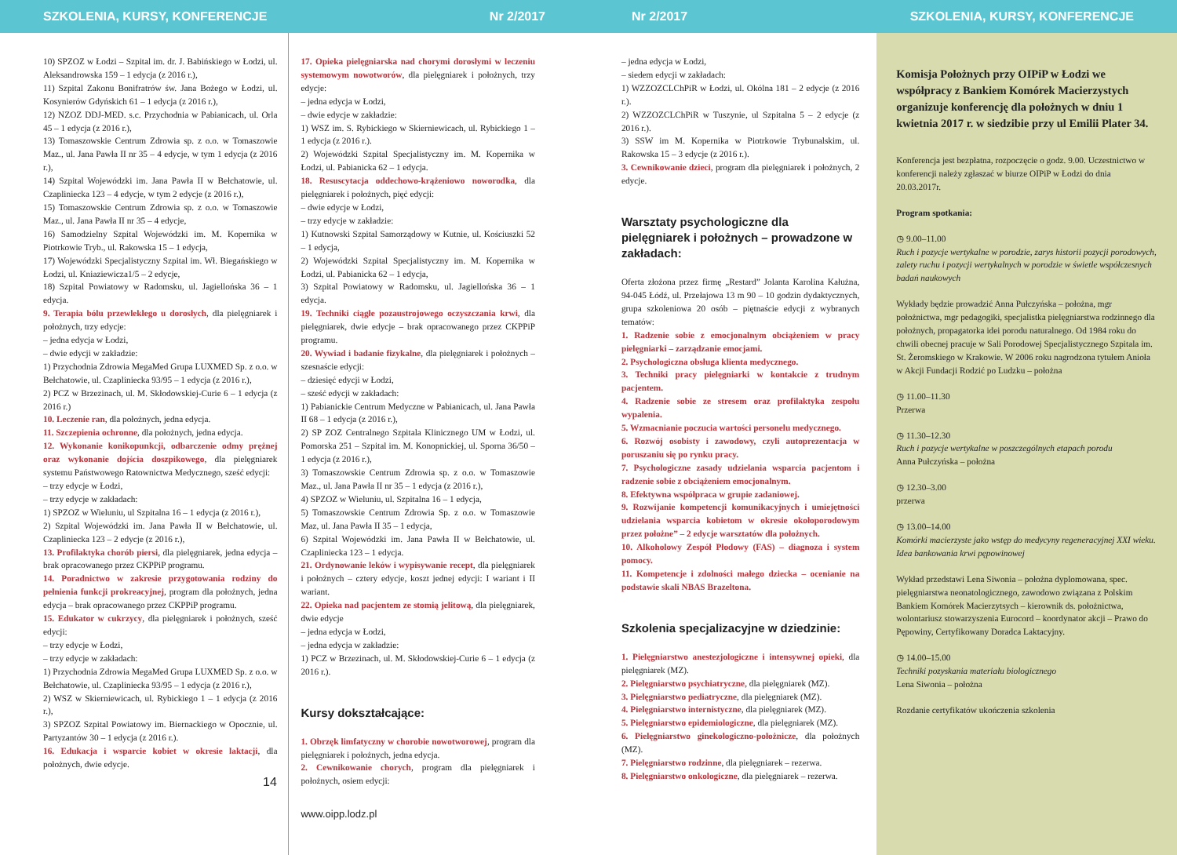SZKOLENIA, KURSY, KONFERENCJE Nr 2/2017
Nr 2/2017 SZKOLENIA, KURSY, KONFERENCJE
10) SPZOZ w Łodzi – Szpital im. dr. J. Babińskiego w Łodzi, ul. Aleksandrowska 159 – 1 edycja (z 2016 r.),
11) Szpital Zakonu Bonifratrów św. Jana Bożego w Łodzi, ul. Kosynierów Gdyńskich 61 – 1 edycja (z 2016 r.),
12) NZOZ DDJ-MED. s.c. Przychodnia w Pabianicach, ul. Orla 45 – 1 edycja (z 2016 r.),
13) Tomaszowskie Centrum Zdrowia sp. z o.o. w Tomaszowie Maz., ul. Jana Pawła II nr 35 – 4 edycje, w tym 1 edycja (z 2016 r.),
14) Szpital Wojewódzki im. Jana Pawła II w Bełchatowie, ul. Czapliniecka 123 – 4 edycje, w tym 2 edycje (z 2016 r.),
15) Tomaszowskie Centrum Zdrowia sp. z o.o. w Tomaszowie Maz., ul. Jana Pawła II nr 35 – 4 edycje,
16) Samodzielny Szpital Wojewódzki im. M. Kopernika w Piotrkowie Tryb., ul. Rakowska 15 – 1 edycja,
17) Wojewódzki Specjalistyczny Szpital im. Wł. Biegańskiego w Łodzi, ul. Kniaziewicza1/5 – 2 edycje,
18) Szpital Powiatowy w Radomsku, ul. Jagiellońska 36 – 1 edycja.
9. Terapia bólu przewlekłego u dorosłych, dla pielęgniarek i położnych, trzy edycje:
– jedna edycja w Łodzi,
– dwie edycji w zakładzie:
1) Przychodnia Zdrowia MegaMed Grupa LUXMED Sp. z o.o. w Bełchatowie, ul. Czapliniecka 93/95 – 1 edycja (z 2016 r.),
2) PCZ w Brzezinach, ul. M. Skłodowskiej-Curie 6 – 1 edycja (z 2016 r.)
10. Leczenie ran, dla położnych, jedna edycja.
11. Szczepienia ochronne, dla położnych, jedna edycja.
12. Wykonanie konikopunkcji, odbarczenie odmy prężnej oraz wykonanie dojścia doszpikowego, dla pielęgniarek systemu Państwowego Ratownictwa Medycznego, sześć edycji:
– trzy edycje w Łodzi,
– trzy edycje w zakładach:
1) SPZOZ w Wieluniu, ul Szpitalna 16 – 1 edycja (z 2016 r.),
2) Szpital Wojewódzki im. Jana Pawła II w Bełchatowie, ul. Czapliniecka 123 – 2 edycje (z 2016 r.),
13. Profilaktyka chorób piersi, dla pielęgniarek, jedna edycja – brak opracowanego przez CKPPiP programu.
14. Poradnictwo w zakresie przygotowania rodziny do pełnienia funkcji prokreacyjnej, program dla położnych, jedna edycja – brak opracowanego przez CKPPiP programu.
15. Edukator w cukrzycy, dla pielęgniarek i położnych, sześć edycji:
– trzy edycje w Łodzi,
– trzy edycje w zakładach:
1) Przychodnia Zdrowia MegaMed Grupa LUXMED Sp. z o.o. w Bełchatowie, ul. Czapliniecka 93/95 – 1 edycja (z 2016 r.),
2) WSZ w Skierniewicach, ul. Rybickiego 1 – 1 edycja (z 2016 r.),
3) SPZOZ Szpital Powiatowy im. Biernackiego w Opocznie, ul. Partyzantów 30 – 1 edycja (z 2016 r.).
16. Edukacja i wsparcie kobiet w okresie laktacji, dla położnych, dwie edycje.
14
17. Opieka pielęgniarska nad chorymi dorosłymi w leczeniu systemowym nowotworów, dla pielęgniarek i położnych, trzy edycje:
– jedna edycja w Łodzi,
– dwie edycje w zakładzie:
1) WSZ im. S. Rybickiego w Skierniewicach, ul. Rybickiego 1 – 1 edycja (z 2016 r.).
2) Wojewódzki Szpital Specjalistyczny im. M. Kopernika w Łodzi, ul. Pabianicka 62 – 1 edycja.
18. Resuscytacja oddechowo-krążeniowo noworodka, dla pielęgniarek i położnych, pięć edycji:
– dwie edycje w Łodzi,
– trzy edycje w zakładzie:
1) Kutnowski Szpital Samorządowy w Kutnie, ul. Kościuszki 52 – 1 edycja,
2) Wojewódzki Szpital Specjalistyczny im. M. Kopernika w Łodzi, ul. Pabianicka 62 – 1 edycja,
3) Szpital Powiatowy w Radomsku, ul. Jagiellońska 36 – 1 edycja.
19. Techniki ciągłe pozaustrojowego oczyszczania krwi, dla pielęgniarek, dwie edycje – brak opracowanego przez CKPPiP programu.
20. Wywiad i badanie fizykalne, dla pielęgniarek i położnych – szesnaście edycji:
– dziesięć edycji w Łodzi,
– sześć edycji w zakładach:
1) Pabianickie Centrum Medyczne w Pabianicach, ul. Jana Pawła II 68 – 1 edycja (z 2016 r.),
2) SP ZOZ Centralnego Szpitala Klinicznego UM w Łodzi, ul. Pomorska 251 – Szpital im. M. Konopnickiej, ul. Sporna 36/50 – 1 edycja (z 2016 r.),
3) Tomaszowskie Centrum Zdrowia sp. z o.o. w Tomaszowie Maz., ul. Jana Pawła II nr 35 – 1 edycja (z 2016 r.),
4) SPZOZ w Wieluniu, ul. Szpitalna 16 – 1 edycja,
5) Tomaszowskie Centrum Zdrowia Sp. z o.o. w Tomaszowie Maz, ul. Jana Pawła II 35 – 1 edycja,
6) Szpital Wojewódzki im. Jana Pawła II w Bełchatowie, ul. Czapliniecka 123 – 1 edycja.
21. Ordynowanie leków i wypisywanie recept, dla pielęgniarek i położnych – cztery edycje, koszt jednej edycji: I wariant i II wariant.
22. Opieka nad pacjentem ze stomią jelitową, dla pielęgniarek, dwie edycje
– jedna edycja w Łodzi,
– jedna edycja w zakładzie:
1) PCZ w Brzezinach, ul. M. Skłodowskiej-Curie 6 – 1 edycja (z 2016 r.).
Kursy dokształcające:
1. Obrzęk limfatyczny w chorobie nowotworowej, program dla pielęgniarek i położnych, jedna edycja.
2. Cewnikowanie chorych, program dla pielęgniarek i położnych, osiem edycji:
www.oipp.lodz.pl
– jedna edycja w Łodzi,
– siedem edycji w zakładach:
1) WZZOZCLChPiR w Łodzi, ul. Okólna 181 – 2 edycje (z 2016 r.).
2) WZZOZCLChPiR w Tuszynie, ul Szpitalna 5 – 2 edycje (z 2016 r.).
3) SSW im M. Kopernika w Piotrkowie Trybunalskim, ul. Rakowska 15 – 3 edycje (z 2016 r.).
3. Cewnikowanie dzieci, program dla pielęgniarek i położnych, 2 edycje.
Warsztaty psychologiczne dla pielęgniarek i położnych – prowadzone w zakładach:
Oferta złożona przez firmę „Restard” Jolanta Karolina Kałużna, 94-045 Łódź, ul. Przełajowa 13 m 90 – 10 godzin dydaktycznych, grupa szkoleniowa 20 osób – piętnaście edycji z wybranych tematów:
1. Radzenie sobie z emocjonalnym obciążeniem w pracy pielęgniarki – zarządzanie emocjami.
2. Psychologiczna obsługa klienta medycznego.
3. Techniki pracy pielęgniarki w kontakcie z trudnym pacjentem.
4. Radzenie sobie ze stresem oraz profilaktyka zespołu wypalenia.
5. Wzmacnianie poczucia wartości personelu medycznego.
6. Rozwój osobisty i zawodowy, czyli autoprezentacja w poruszaniu się po rynku pracy.
7. Psychologiczne zasady udzielania wsparcia pacjentom i radzenie sobie z obciążeniem emocjonalnym.
8. Efektywna współpraca w grupie zadaniowej.
9. Rozwijanie kompetencji komunikacyjnych i umiejętności udzielania wsparcia kobietom w okresie okołoporodowym przez położne” – 2 edycje warsztatów dla położnych.
10. Alkoholowy Zespół Płodowy (FAS) – diagnoza i system pomocy.
11. Kompetencje i zdolności małego dziecka – ocenianie na podstawie skali NBAS Brazeltona.
Szkolenia specjalizacyjne w dziedzinie:
1. Pielęgniarstwo anestezjologiczne i intensywnej opieki, dla pielęgniarek (MZ).
2. Pielęgniarstwo psychiatryczne, dla pielęgniarek (MZ).
3. Pielęgniarstwo pediatryczne, dla pielęgniarek (MZ).
4. Pielęgniarstwo internistyczne, dla pielęgniarek (MZ).
5. Pielęgniarstwo epidemiologiczne, dla pielęgniarek (MZ).
6. Pielęgniarstwo ginekologiczno-położnicze, dla położnych (MZ).
7. Pielęgniarstwo rodzinne, dla pielęgniarek – rezerwa.
8. Pielęgniarstwo onkologiczne, dla pielęgniarek – rezerwa.
Komisja Położnych przy OIPiP w Łodzi we współpracy z Bankiem Komórek Macierzystych organizuje konferencję dla położnych w dniu 1 kwietnia 2017 r. w siedzibie przy ul Emilii Plater 34.
Konferencja jest bezpłatna, rozpoczęcie o godz. 9.00. Uczestnictwo w konferencji należy zgłaszać w biurze OIPiP w Łodzi do dnia 20.03.2017r.
Program spotkania:
◷ 9.00–11.00
Ruch i pozycje wertykalne w porodzie, zarys historii pozycji porodowych, zalety ruchu i pozycji wertykalnych w porodzie w świetle współczesnych badań naukowych
Wykłady będzie prowadzić Anna Pułczyńska – położna, mgr położnictwa, mgr pedagogiki, specjalistka pielęgniarstwa rodzinnego dla położnych, propagatorka idei porodu naturalnego. Od 1984 roku do chwili obecnej pracuje w Sali Porodowej Specjalistycznego Szpitala im. St. Żeromskiego w Krakowie. W 2006 roku nagrodzona tytułem Anioła w Akcji Fundacji Rodzić po Ludzku – położna
◷ 11.00–11.30
Przerwa
◷ 11.30–12.30
Ruch i pozycje wertykalne w poszczególnych etapach porodu
Anna Pułczyńska – położna
◷ 12.30–3.00
przerwa
◷ 13.00–14.00
Komórki macierzyste jako wstęp do medycyny regeneracyjnej XXI wieku. Idea bankowania krwi pępowinowej
Wykład przedstawi Lena Siwonia – położna dyplomowana, spec. pielęgniarstwa neonatologicznego, zawodowo związana z Polskim Bankiem Komórek Macierzytsych – kierownik ds. położnictwa, wolontariusz stowarzyszenia Eurocord – koordynator akcji – Prawo do Pępowiny, Certyfikowany Doradca Laktacyjny.
◷ 14.00–15.00
Techniki pozyskania materiału biologicznego
Lena Siwonia – położna
Rozdanie certyfikatów ukończenia szkolenia